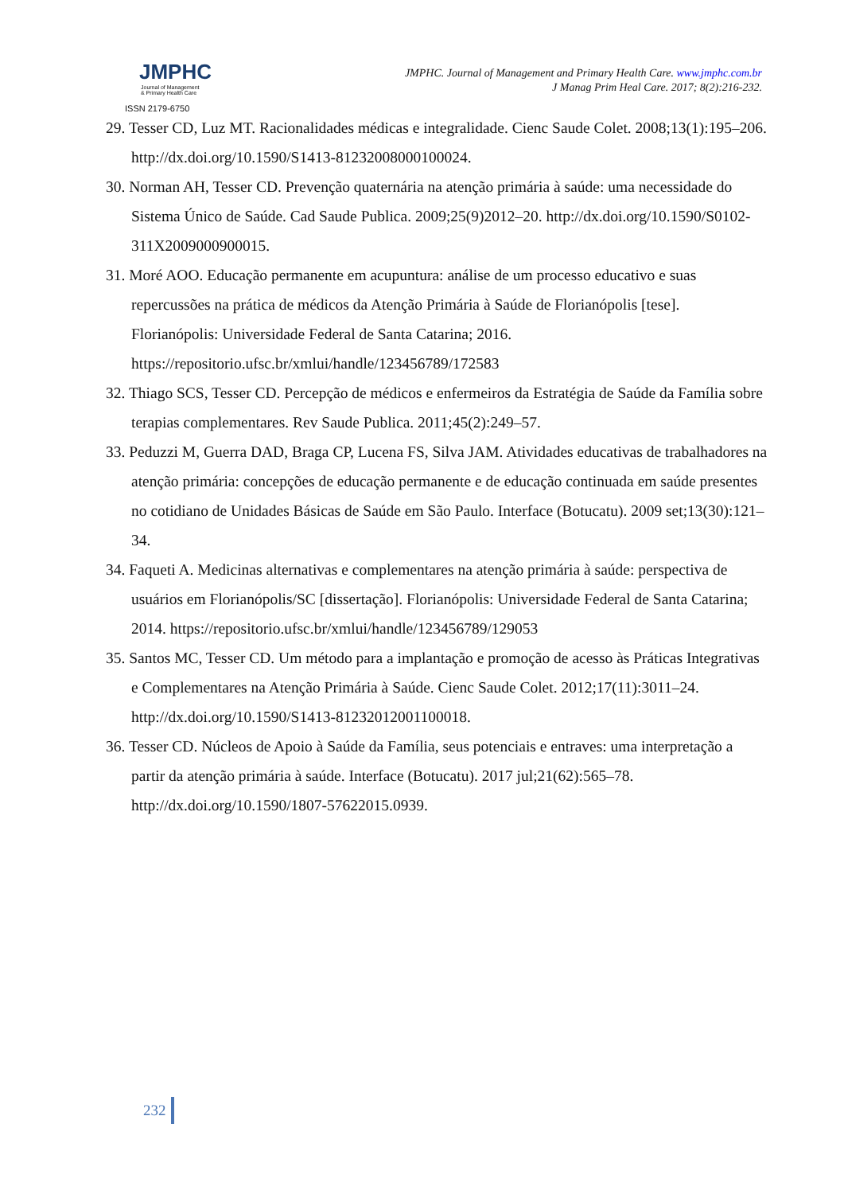JMPHC
Journal of Management
& Primary Health Care
ISSN 2179-6750
JMPHC. Journal of Management and Primary Health Care. www.jmphc.com.br
J Manag Prim Heal Care. 2017; 8(2):216-232.
29. Tesser CD, Luz MT. Racionalidades médicas e integralidade. Cienc Saude Colet. 2008;13(1):195–206. http://dx.doi.org/10.1590/S1413-81232008000100024.
30. Norman AH, Tesser CD. Prevenção quaternária na atenção primária à saúde: uma necessidade do Sistema Único de Saúde. Cad Saude Publica. 2009;25(9)2012–20. http://dx.doi.org/10.1590/S0102-311X2009000900015.
31. Moré AOO. Educação permanente em acupuntura: análise de um processo educativo e suas repercussões na prática de médicos da Atenção Primária à Saúde de Florianópolis [tese]. Florianópolis: Universidade Federal de Santa Catarina; 2016. https://repositorio.ufsc.br/xmlui/handle/123456789/172583
32. Thiago SCS, Tesser CD. Percepção de médicos e enfermeiros da Estratégia de Saúde da Família sobre terapias complementares. Rev Saude Publica. 2011;45(2):249–57.
33. Peduzzi M, Guerra DAD, Braga CP, Lucena FS, Silva JAM. Atividades educativas de trabalhadores na atenção primária: concepções de educação permanente e de educação continuada em saúde presentes no cotidiano de Unidades Básicas de Saúde em São Paulo. Interface (Botucatu). 2009 set;13(30):121–34.
34. Faqueti A. Medicinas alternativas e complementares na atenção primária à saúde: perspectiva de usuários em Florianópolis/SC [dissertação]. Florianópolis: Universidade Federal de Santa Catarina; 2014. https://repositorio.ufsc.br/xmlui/handle/123456789/129053
35. Santos MC, Tesser CD. Um método para a implantação e promoção de acesso às Práticas Integrativas e Complementares na Atenção Primária à Saúde. Cienc Saude Colet. 2012;17(11):3011–24. http://dx.doi.org/10.1590/S1413-81232012001100018.
36. Tesser CD. Núcleos de Apoio à Saúde da Família, seus potenciais e entraves: uma interpretação a partir da atenção primária à saúde. Interface (Botucatu). 2017 jul;21(62):565–78. http://dx.doi.org/10.1590/1807-57622015.0939.
232